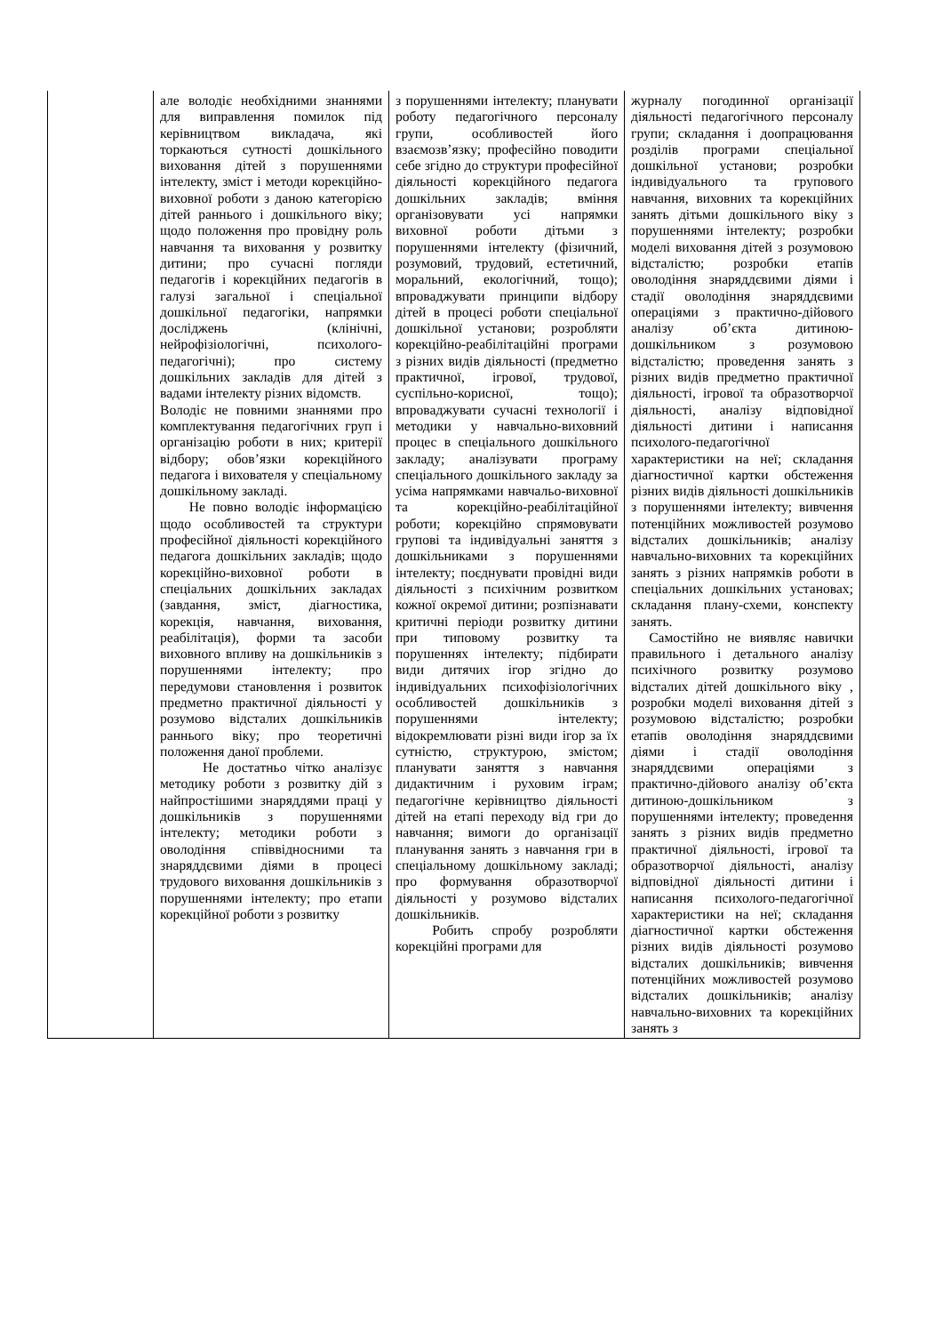| | але володіє необхідними знаннями для виправлення помилок під керівництвом викладача, які торкаються сутності дошкільного виховання дітей з порушеннями інтелекту, зміст і методи корекційно-виховної роботи з даною категорією дітей раннього і дошкільного віку; щодо положення про провідну роль навчання та виховання у розвитку дитини; про сучасні погляди педагогів і корекційних педагогів в галузі загальної і спеціальної дошкільної педагогіки, напрямки досліджень (клінічні, нейрофізіологічні, психолого-педагогічні); про систему дошкільних закладів для дітей з вадами інтелекту різних відомств. Володіє не повними знаннями про комплектування педагогічних груп і організацію роботи в них; критерії відбору; обов’язки корекційного педагога і вихователя у спеціальному дошкільному закладі. Не повно володіє інформацією щодо особливостей та структури професійної діяльності корекційного педагога дошкільних закладів; щодо корекційно-виховної роботи в спеціальних дошкільних закладах (завдання, зміст, діагностика, корекція, навчання, виховання, реабілітація), форми та засоби виховного впливу на дошкільників з порушеннями інтелекту; про передумови становлення і розвиток предметно практичної діяльності у розумово відсталих дошкільників раннього віку; про теоретичні положення даної проблеми. Не достатньо чітко аналізує методику роботи з розвитку дій з найпростішими знаряддями праці у дошкільників з порушеннями інтелекту; методики роботи з оволодіння співвідносними та знаряддєвими діями в процесі трудового виховання дошкільників з порушеннями інтелекту; про етапи корекційної роботи з розвитку | з порушеннями інтелекту; планувати роботу педагогічного персоналу групи, особливостей його взаємозв’язку; професійно поводити себе згідно до структури професійної діяльності корекційного педагога дошкільних закладів; вміння організовувати усі напрямки виховної роботи дітьми з порушеннями інтелекту (фізичний, розумовий, трудовий, естетичний, моральний, екологічний, тощо); впроваджувати принципи відбору дітей в процесі роботи спеціальної дошкільної установи; розробляти корекційно-реабілітаційні програми з різних видів діяльності (предметно практичної, ігрової, трудової, суспільно-корисної, тощо); впроваджувати сучасні технології і методики у навчально-виховний процес в спеціального дошкільного закладу; аналізувати програму спеціального дошкільного закладу за усіма напрямками навчальо-виховної та корекційно-реабілітаційної роботи; корекційно спрямовувати групові та індивідуальні заняття з дошкільниками з порушеннями інтелекту; поєднувати провідні види діяльності з психічним розвитком кожної окремої дитини; розпізнавати критичні періоди розвитку дитини при типовому розвитку та порушеннях інтелекту; підбирати види дитячих ігор згідно до індивідуальних психофізіологічних особливостей дошкільників з порушеннями інтелекту; відокремлювати різні види ігор за їх сутністю, структурою, змістом; планувати заняття з навчання дидактичним і руховим іграм; педагогічне керівництво діяльності дітей на етапі переходу від гри до навчання; вимоги до організації планування занять з навчання гри в спеціальному дошкільному закладі; про формування образотворчої діяльності у розумово відсталих дошкільників. Робить спробу розробляти корекційні програми для | журналу погодинної організації діяльності педагогічного персоналу групи; складання і доопрацювання розділів програми спеціальної дошкільної установи; розробки індивідуального та групового навчання, виховних та корекційних занять дітьми дошкільного віку з порушеннями інтелекту; розробки моделі виховання дітей з розумовою відсталістю; розробки етапів оволодіння знаряддєвими діями і стадії оволодіння знаряддєвими операціями з практично-дійового аналізу об’єкта дитиною-дошкільником з розумовою відсталістю; проведення занять з різних видів предметно практичної діяльності, ігрової та образотворчої діяльності, аналізу відповідної діяльності дитини і написання психолого-педагогічної характеристики на неї; складання діагностичної картки обстеження різних видів діяльності дошкільників з порушеннями інтелекту; вивчення потенційних можливостей розумово відсталих дошкільників; аналізу навчально-виховних та корекційних занять з різних напрямків роботи в спеціальних дошкільних установах; складання плану-схеми, конспекту занять. Самостійно не виявляє навички правильного і детального аналізу психічного розвитку розумово відсталих дітей дошкільного віку , розробки моделі виховання дітей з розумовою відсталістю; розробки етапів оволодіння знаряддєвими діями і стадії оволодіння знаряддєвими операціями з практично-дійового аналізу об’єкта дитиною-дошкільником з порушеннями інтелекту; проведення занять з різних видів предметно практичної діяльності, ігрової та образотворчої діяльності, аналізу відповідної діяльності дитини і написання психолого-педагогічної характеристики на неї; складання діагностичної картки обстеження різних видів діяльності розумово відсталих дошкільників; вивчення потенційних можливостей розумово відсталих дошкільників; аналізу навчально-виховних та корекційних занять з |